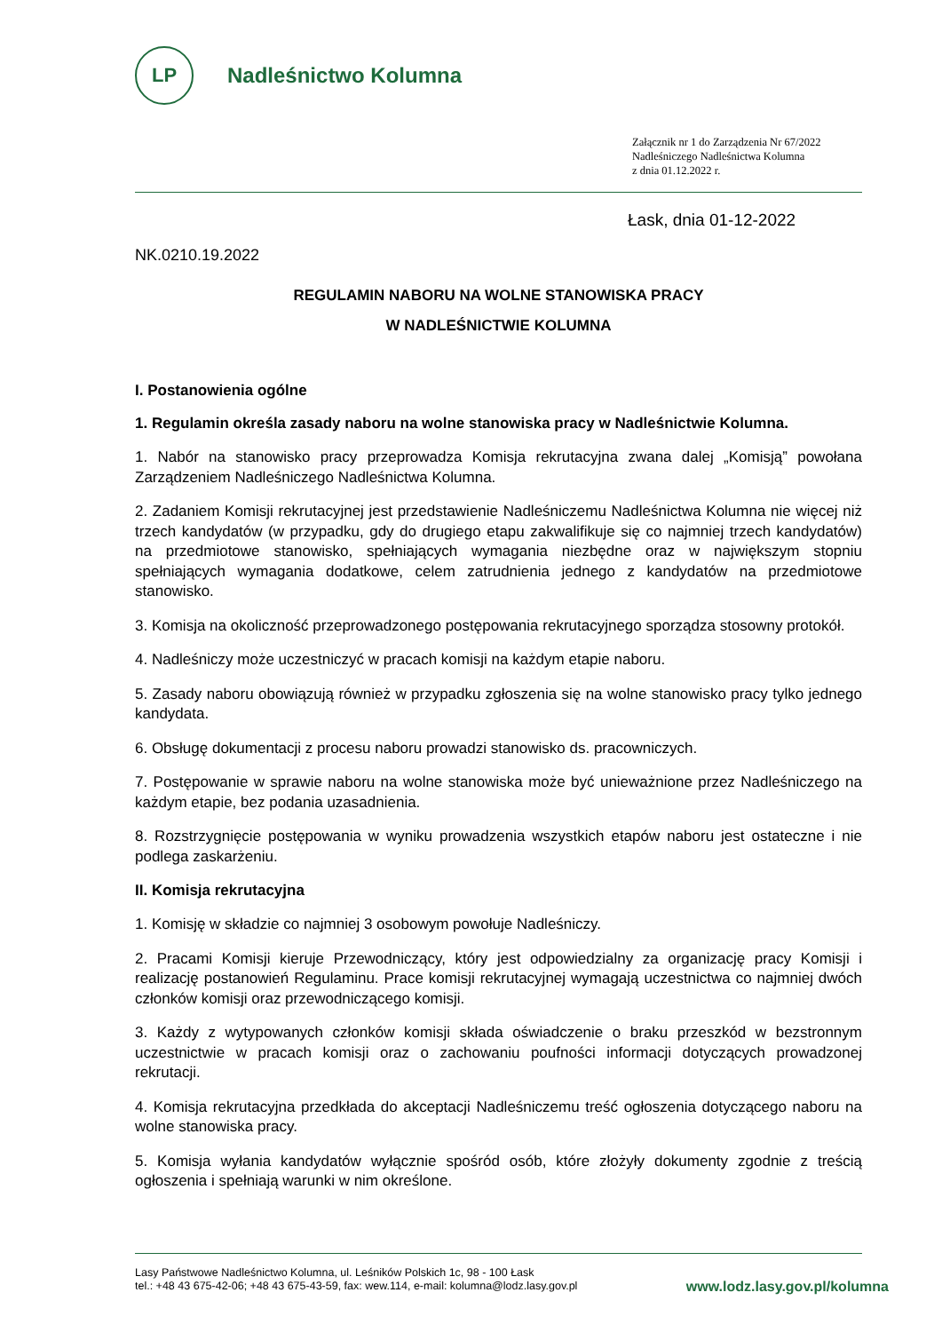LP
Nadleśnictwo Kolumna
Załącznik nr 1 do Zarządzenia Nr 67/2022
Nadleśniczego Nadleśnictwa Kolumna
z dnia 01.12.2022 r.
Łask, dnia 01-12-2022
NK.0210.19.2022
REGULAMIN NABORU NA WOLNE STANOWISKA PRACY
W NADLEŚNICTWIE KOLUMNA
I. Postanowienia ogólne
1. Regulamin określa zasady naboru na wolne stanowiska pracy w Nadleśnictwie Kolumna.
1. Nabór na stanowisko pracy przeprowadza Komisja rekrutacyjna zwana dalej „Komisją” powołana Zarządzeniem Nadleśniczego Nadleśnictwa Kolumna.
2. Zadaniem Komisji rekrutacyjnej jest przedstawienie Nadleśniczemu Nadleśnictwa Kolumna nie więcej niż trzech kandydatów (w przypadku, gdy do drugiego etapu zakwalifikuje się co najmniej trzech kandydatów) na przedmiotowe stanowisko, spełniających wymagania niezbędne oraz w największym stopniu spełniających wymagania dodatkowe, celem zatrudnienia jednego z kandydatów na przedmiotowe stanowisko.
3. Komisja na okoliczność przeprowadzonego postępowania rekrutacyjnego sporządza stosowny protokół.
4. Nadleśniczy może uczestniczyć w pracach komisji na każdym etapie naboru.
5. Zasady naboru obowiązują również w przypadku zgłoszenia się na wolne stanowisko pracy tylko jednego kandydata.
6. Obsługę dokumentacji z procesu naboru prowadzi stanowisko ds. pracowniczych.
7. Postępowanie w sprawie naboru na wolne stanowiska może być unieważnione przez Nadleśniczego na każdym etapie, bez podania uzasadnienia.
8. Rozstrzygnięcie postępowania w wyniku prowadzenia wszystkich etapów naboru jest ostateczne i nie podlega zaskarżeniu.
II. Komisja rekrutacyjna
1. Komisję w składzie co najmniej 3 osobowym powołuje Nadleśniczy.
2. Pracami Komisji kieruje Przewodniczący, który jest odpowiedzialny za organizację pracy Komisji i realizację postanowień Regulaminu. Prace komisji rekrutacyjnej wymagają uczestnictwa co najmniej dwóch członków komisji oraz przewodniczącego komisji.
3. Każdy z wytypowanych członków komisji składa oświadczenie o braku przeszkód w bezstronnym uczestnictwie w pracach komisji oraz o zachowaniu poufności informacji dotyczących prowadzonej rekrutacji.
4. Komisja rekrutacyjna przedkłada do akceptacji Nadleśniczemu treść ogłoszenia dotyczącego naboru na wolne stanowiska pracy.
5. Komisja wyłania kandydatów wyłącznie spośród osób, które złożyły dokumenty zgodnie z treścią ogłoszenia i spełniają warunki w nim określone.
Lasy Państwowe Nadleśnictwo Kolumna, ul. Leśników Polskich 1c, 98 - 100 Łask
tel.: +48 43 675-42-06; +48 43 675-43-59, fax: wew.114, e-mail: kolumna@lodz.lasy.gov.pl
www.lodz.lasy.gov.pl/kolumna